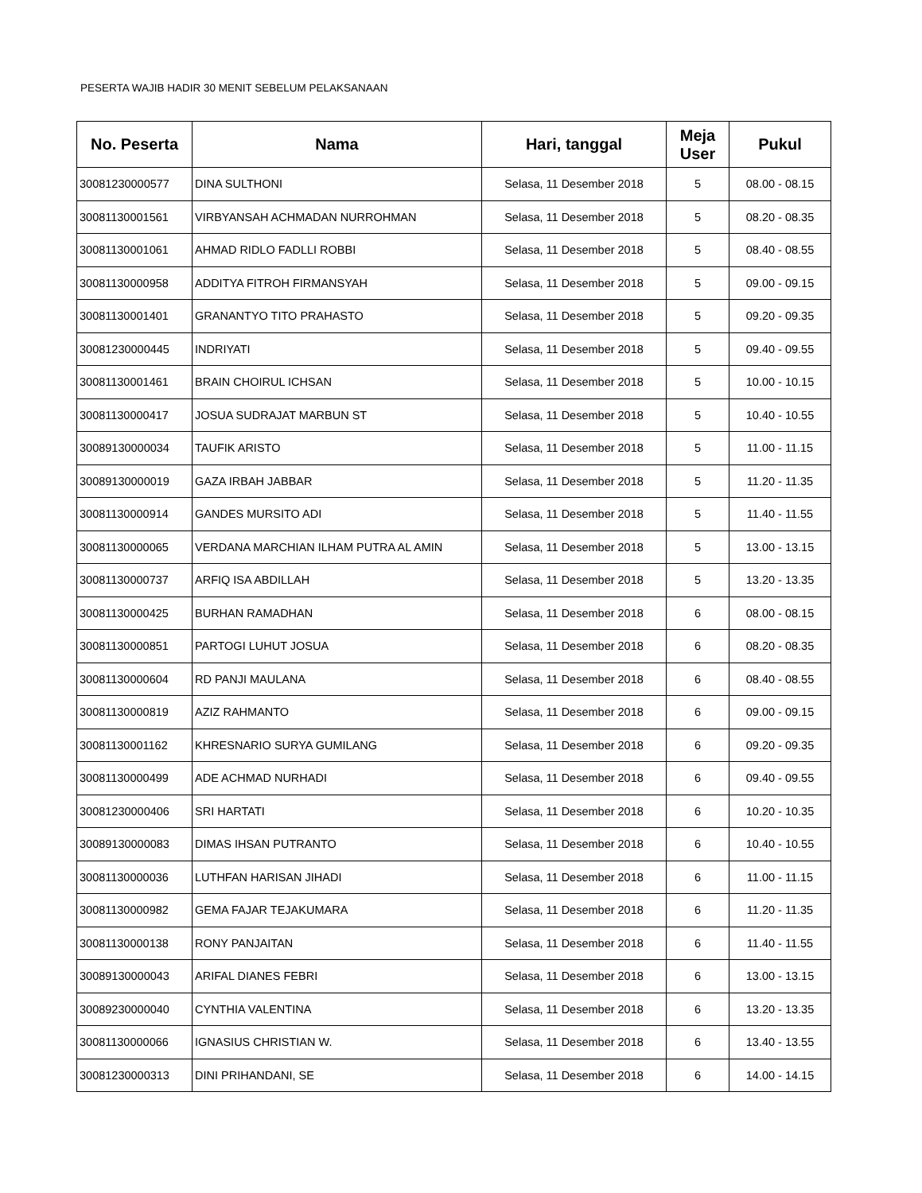PESERTA WAJIB HADIR 30 MENIT SEBELUM PELAKSANAAN
| No. Peserta | Nama | Hari, tanggal | Meja User | Pukul |
| --- | --- | --- | --- | --- |
| 30081230000577 | DINA SULTHONI | Selasa, 11 Desember 2018 | 5 | 08.00 - 08.15 |
| 30081130001561 | VIRBYANSAH ACHMADAN NURROHMAN | Selasa, 11 Desember 2018 | 5 | 08.20 - 08.35 |
| 30081130001061 | AHMAD RIDLO FADLLI ROBBI | Selasa, 11 Desember 2018 | 5 | 08.40 - 08.55 |
| 30081130000958 | ADDITYA FITROH FIRMANSYAH | Selasa, 11 Desember 2018 | 5 | 09.00 - 09.15 |
| 30081130001401 | GRANANTYO TITO PRAHASTO | Selasa, 11 Desember 2018 | 5 | 09.20 - 09.35 |
| 30081230000445 | INDRIYATI | Selasa, 11 Desember 2018 | 5 | 09.40 - 09.55 |
| 30081130001461 | BRAIN CHOIRUL ICHSAN | Selasa, 11 Desember 2018 | 5 | 10.00 - 10.15 |
| 30081130000417 | JOSUA SUDRAJAT MARBUN ST | Selasa, 11 Desember 2018 | 5 | 10.40 - 10.55 |
| 30089130000034 | TAUFIK ARISTO | Selasa, 11 Desember 2018 | 5 | 11.00 - 11.15 |
| 30089130000019 | GAZA IRBAH JABBAR | Selasa, 11 Desember 2018 | 5 | 11.20 - 11.35 |
| 30081130000914 | GANDES MURSITO ADI | Selasa, 11 Desember 2018 | 5 | 11.40 - 11.55 |
| 30081130000065 | VERDANA MARCHIAN ILHAM PUTRA AL AMIN | Selasa, 11 Desember 2018 | 5 | 13.00 - 13.15 |
| 30081130000737 | ARFIQ ISA ABDILLAH | Selasa, 11 Desember 2018 | 5 | 13.20 - 13.35 |
| 30081130000425 | BURHAN RAMADHAN | Selasa, 11 Desember 2018 | 6 | 08.00 - 08.15 |
| 30081130000851 | PARTOGI LUHUT JOSUA | Selasa, 11 Desember 2018 | 6 | 08.20 - 08.35 |
| 30081130000604 | RD PANJI MAULANA | Selasa, 11 Desember 2018 | 6 | 08.40 - 08.55 |
| 30081130000819 | AZIZ RAHMANTO | Selasa, 11 Desember 2018 | 6 | 09.00 - 09.15 |
| 30081130001162 | KHRESNARIO SURYA GUMILANG | Selasa, 11 Desember 2018 | 6 | 09.20 - 09.35 |
| 30081130000499 | ADE ACHMAD NURHADI | Selasa, 11 Desember 2018 | 6 | 09.40 - 09.55 |
| 30081230000406 | SRI HARTATI | Selasa, 11 Desember 2018 | 6 | 10.20 - 10.35 |
| 30089130000083 | DIMAS IHSAN PUTRANTO | Selasa, 11 Desember 2018 | 6 | 10.40 - 10.55 |
| 30081130000036 | LUTHFAN HARISAN JIHADI | Selasa, 11 Desember 2018 | 6 | 11.00 - 11.15 |
| 30081130000982 | GEMA FAJAR TEJAKUMARA | Selasa, 11 Desember 2018 | 6 | 11.20 - 11.35 |
| 30081130000138 | RONY PANJAITAN | Selasa, 11 Desember 2018 | 6 | 11.40 - 11.55 |
| 30089130000043 | ARIFAL DIANES FEBRI | Selasa, 11 Desember 2018 | 6 | 13.00 - 13.15 |
| 30089230000040 | CYNTHIA VALENTINA | Selasa, 11 Desember 2018 | 6 | 13.20 - 13.35 |
| 30081130000066 | IGNASIUS CHRISTIAN W. | Selasa, 11 Desember 2018 | 6 | 13.40 - 13.55 |
| 30081230000313 | DINI PRIHANDANI, SE | Selasa, 11 Desember 2018 | 6 | 14.00 - 14.15 |